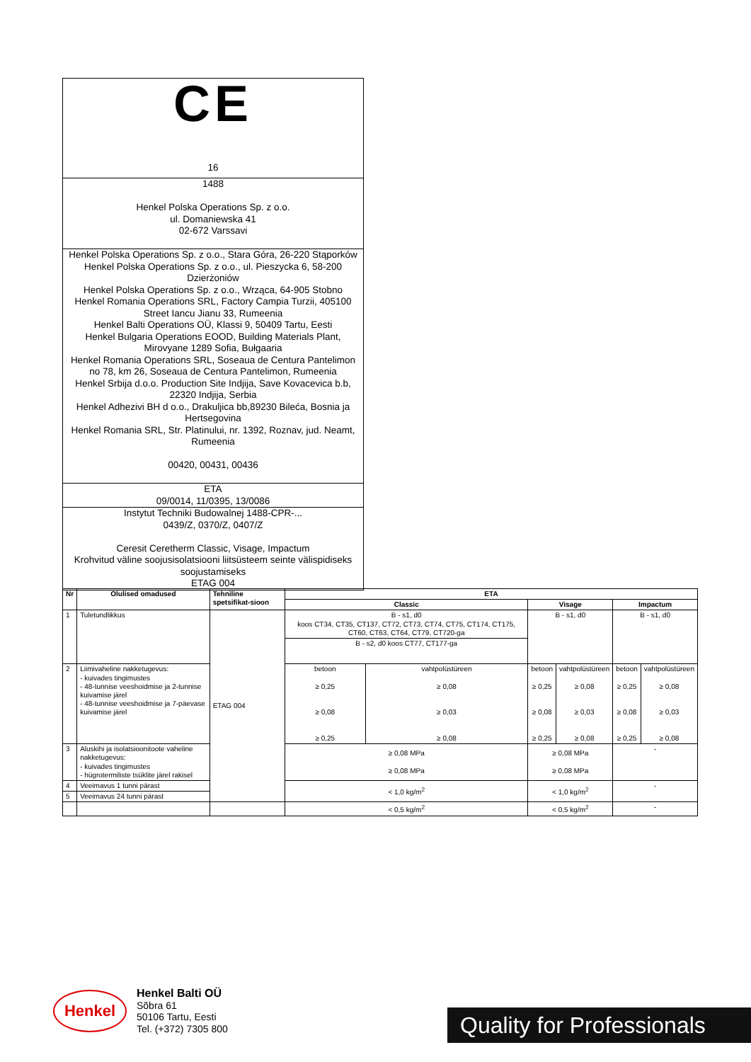CE
16
1488
Henkel Polska Operations Sp. z o.o.
ul. Domaniewska 41
02-672 Varssavi
Henkel Polska Operations Sp. z o.o., Stara Góra, 26-220 Stąporków
Henkel Polska Operations Sp. z o.o., ul. Pieszycka 6, 58-200 Dzierżoniów
Henkel Polska Operations Sp. z o.o., Wrząca, 64-905 Stobno
Henkel Romania Operations SRL, Factory Campia Turzii, 405100 Street Iancu Jianu 33, Rumeenia
Henkel Balti Operations OÜ, Klassi 9, 50409 Tartu, Eesti
Henkel Bulgaria Operations EOOD, Building Materials Plant, Mirovyane 1289 Sofia, Bułgaaria
Henkel Romania Operations SRL, Soseaua de Centura Pantelimon no 78, km 26, Soseaua de Centura Pantelimon, Rumeenia
Henkel Srbija d.o.o. Production Site Indjija, Save Kovacevica b.b, 22320 Indjija, Serbia
Henkel Adhezivi BH d o.o., Drakuljica bb,89230 Bileća, Bosnia ja Hertsegovina
Henkel Romania SRL, Str. Platinului, nr. 1392, Roznav, jud. Neamt, Rumeenia
00420, 00431, 00436
ETA
09/0014, 11/0395, 13/0086
Instytut Techniki Budowalnej 1488-CPR-...
0439/Z, 0370/Z, 0407/Z
Ceresit Ceretherm Classic, Visage, Impactum
Krohvitud väline soojusisolatsiooni liitsüsteem seinte välispidiseks soojustamiseks
ETAG 004
| Nr | Olulised omadused | Tehniline spetsifikat-sioon | ETA | | | | | |
| --- | --- | --- | --- | --- | --- | --- | --- | --- |
| | | | Classic | | Visage | | Impactum | |
| 1 | Tuletundlikkus | ETAG 004 | B - s1, d0 koos CT34, CT35, CT137, CT72, CT73, CT74, CT75, CT174, CT175, CT60, CT63, CT64, CT79, CT720-ga B - s2, d0 koos CT77, CT177-ga | | B - s1, d0 | | B - s1, d0 | |
| 2 | Liimivaheline nakketugevus: - kuivades tingimustes - 48-tunnise veeshoidmise ja 2-tunnise kuivamise järel - 48-tunnise veeshoidmise ja 7-päevase kuivamise järel | | betoon ≥ 0,25 ≥ 0,08 ≥ 0,25 | vahtpolüstüreen ≥ 0,08 ≥ 0,03 ≥ 0,08 | betoon ≥ 0,25 ≥ 0,08 ≥ 0,25 | vahtpolüstüreen ≥ 0,08 ≥ 0,03 ≥ 0,08 | betoon ≥ 0,25 ≥ 0,08 ≥ 0,25 | vahtpolüstüreen ≥ 0,08 ≥ 0,03 ≥ 0,08 |
| 3 | Aluskihi ja isolatsioonitoote vaheline nakketugevus: - kuivades tingimustes - hügrotermiliste tsüklite järel rakisel | | ≥ 0,08 MPa ≥ 0,08 MPa | | ≥ 0,08 MPa ≥ 0,08 MPa | | - | |
| 4 | Veeimavus 1 tunni pärast | | < 1,0 kg/m<sup>2</sup> | | < 1,0 kg/m<sup>2</sup> | | - | |
| 5 | Veeimavus 24 tunni pärast | | | | | | | |
| | | | < 0,5 kg/m<sup>2</sup> | | < 0,5 kg/m<sup>2</sup> | | - | |
Henkel
Henkel Balti OÜ
Sõbra 61
50106 Tartu, Eesti
Tel. (+372) 7305 800
Quality for Professionals